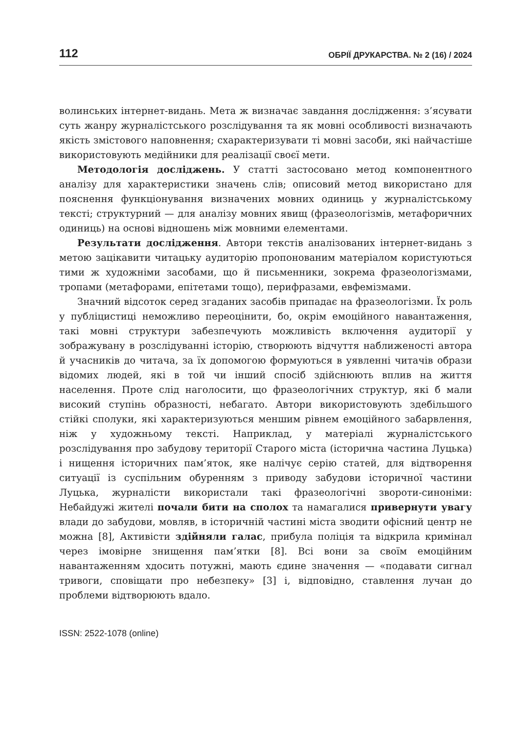112 ОБРІЇ ДРУКАРСТВА. № 2 (16) / 2024
волинських інтернет-видань. Мета ж визначає завдання дослідження: з’ясувати суть жанру журналістського розслідування та як мовні особливості визначають якість змістового наповнення; схарактеризувати ті мовні засоби, які найчастіше використовують медійники для реалізації своєї мети.
Методологія досліджень. У статті застосовано метод компонентного аналізу для характеристики значень слів; описовий метод використано для пояснення функціонування визначених мовних одиниць у журналістському тексті; структурний — для аналізу мовних явищ (фразеологізмів, метафоричних одиниць) на основі відношень між мовними елементами.
Результати дослідження. Автори текстів аналізованих інтернет-видань з метою зацікавити читацьку аудиторію пропонованим матеріалом користуються тими ж художніми засобами, що й письменники, зокрема фразеологізмами, тропами (метафорами, епітетами тощо), перифразами, евфемізмами.
Значний відсоток серед згаданих засобів припадає на фразеологізми. Їх роль у публіцистиці неможливо переоцінити, бо, окрім емоційного навантаження, такі мовні структури забезпечують можливість включення аудиторії у зображувану в розслідуванні історію, створюють відчуття наближеності автора й учасників до читача, за їх допомогою формуються в уявленні читачів образи відомих людей, які в той чи інший спосіб здійснюють вплив на життя населення. Проте слід наголосити, що фразеологічних структур, які б мали високий ступінь образності, небагато. Автори використовують здебільшого стійкі сполуки, які характеризуються меншим рівнем емоційного забарвлення, ніж у художньому тексті. Наприклад, у матеріалі журналістського розслідування про забудову території Старого міста (історична частина Луцька) і нищення історичних пам’яток, яке налічує серію статей, для відтворення ситуації із суспільним обуренням з приводу забудови історичної частини Луцька, журналісти використали такі фразеологічні звороти-синоніми: Небайдужі жителі почали бити на сполох та намагалися привернути увагу влади до забудови, мовляв, в історичній частині міста зводити офісний центр не можна [8], Активісти здійняли галас, прибула поліція та відкрила кримінал через імовірне знищення пам’ятки [8]. Всі вони за своїм емоційним навантаженням хдосить потужні, мають єдине значення — «подавати сигнал тривоги, сповіщати про небезпеку» [3] і, відповідно, ставлення лучан до проблеми відтворюють вдало.
ISSN: 2522-1078 (online)